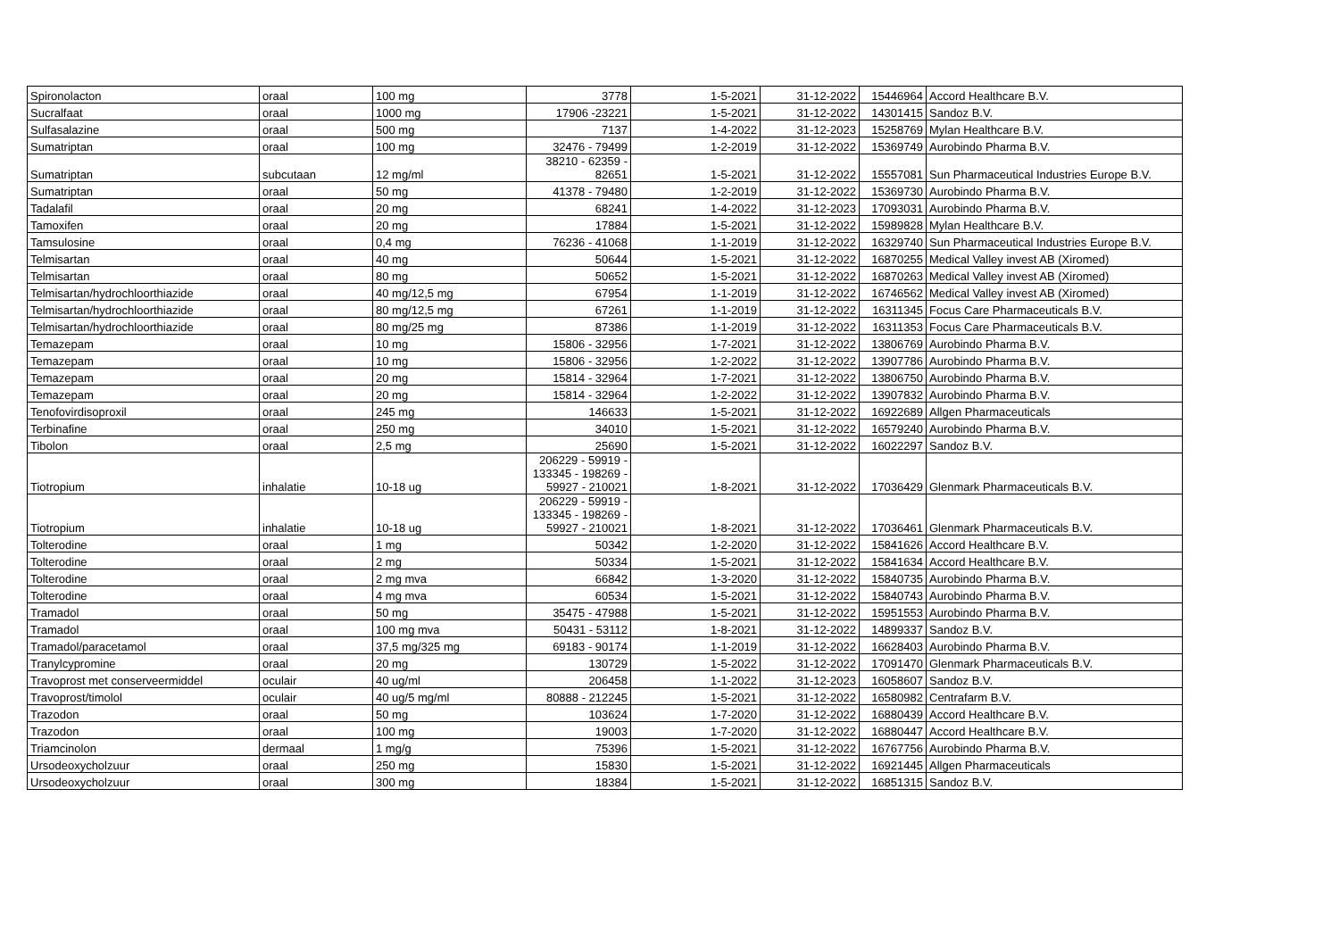| Spironolacton | oraal | 100 mg | 3778 | 1-5-2021 | 31-12-2022 | 15446964 | Accord Healthcare B.V. |
| Sucralfaat | oraal | 1000 mg | 17906 -23221 | 1-5-2021 | 31-12-2022 | 14301415 | Sandoz B.V. |
| Sulfasalazine | oraal | 500 mg | 7137 | 1-4-2022 | 31-12-2023 | 15258769 | Mylan Healthcare B.V. |
| Sumatriptan | oraal | 100 mg | 32476 - 79499 | 1-2-2019 | 31-12-2022 | 15369749 | Aurobindo Pharma B.V. |
| Sumatriptan | subcutaan | 12 mg/ml | 38210 - 62359 - 82651 | 1-5-2021 | 31-12-2022 | 15557081 | Sun Pharmaceutical Industries Europe B.V. |
| Sumatriptan | oraal | 50 mg | 41378 - 79480 | 1-2-2019 | 31-12-2022 | 15369730 | Aurobindo Pharma B.V. |
| Tadalafil | oraal | 20 mg | 68241 | 1-4-2022 | 31-12-2023 | 17093031 | Aurobindo Pharma B.V. |
| Tamoxifen | oraal | 20 mg | 17884 | 1-5-2021 | 31-12-2022 | 15989828 | Mylan Healthcare B.V. |
| Tamsulosine | oraal | 0,4 mg | 76236 - 41068 | 1-1-2019 | 31-12-2022 | 16329740 | Sun Pharmaceutical Industries Europe B.V. |
| Telmisartan | oraal | 40 mg | 50644 | 1-5-2021 | 31-12-2022 | 16870255 | Medical Valley invest AB (Xiromed) |
| Telmisartan | oraal | 80 mg | 50652 | 1-5-2021 | 31-12-2022 | 16870263 | Medical Valley invest AB (Xiromed) |
| Telmisartan/hydrochloorthiazide | oraal | 40 mg/12,5 mg | 67954 | 1-1-2019 | 31-12-2022 | 16746562 | Medical Valley invest AB (Xiromed) |
| Telmisartan/hydrochloorthiazide | oraal | 80 mg/12,5 mg | 67261 | 1-1-2019 | 31-12-2022 | 16311345 | Focus Care Pharmaceuticals B.V. |
| Telmisartan/hydrochloorthiazide | oraal | 80 mg/25 mg | 87386 | 1-1-2019 | 31-12-2022 | 16311353 | Focus Care Pharmaceuticals B.V. |
| Temazepam | oraal | 10 mg | 15806 - 32956 | 1-7-2021 | 31-12-2022 | 13806769 | Aurobindo Pharma B.V. |
| Temazepam | oraal | 10 mg | 15806 - 32956 | 1-2-2022 | 31-12-2022 | 13907786 | Aurobindo Pharma B.V. |
| Temazepam | oraal | 20 mg | 15814 - 32964 | 1-7-2021 | 31-12-2022 | 13806750 | Aurobindo Pharma B.V. |
| Temazepam | oraal | 20 mg | 15814 - 32964 | 1-2-2022 | 31-12-2022 | 13907832 | Aurobindo Pharma B.V. |
| Tenofovirdisoproxil | oraal | 245 mg | 146633 | 1-5-2021 | 31-12-2022 | 16922689 | Allgen Pharmaceuticals |
| Terbinafine | oraal | 250 mg | 34010 | 1-5-2021 | 31-12-2022 | 16579240 | Aurobindo Pharma B.V. |
| Tibolon | oraal | 2,5 mg | 25690 | 1-5-2021 | 31-12-2022 | 16022297 | Sandoz B.V. |
| Tiotropium | inhalatie | 10-18 ug | 206229 - 59919 - 133345 - 198269 - 59927 - 210021 | 1-8-2021 | 31-12-2022 | 17036429 | Glenmark Pharmaceuticals B.V. |
| Tiotropium | inhalatie | 10-18 ug | 206229 - 59919 - 133345 - 198269 - 59927 - 210021 | 1-8-2021 | 31-12-2022 | 17036461 | Glenmark Pharmaceuticals B.V. |
| Tolterodine | oraal | 1 mg | 50342 | 1-2-2020 | 31-12-2022 | 15841626 | Accord Healthcare B.V. |
| Tolterodine | oraal | 2 mg | 50334 | 1-5-2021 | 31-12-2022 | 15841634 | Accord Healthcare B.V. |
| Tolterodine | oraal | 2 mg mva | 66842 | 1-3-2020 | 31-12-2022 | 15840735 | Aurobindo Pharma B.V. |
| Tolterodine | oraal | 4 mg mva | 60534 | 1-5-2021 | 31-12-2022 | 15840743 | Aurobindo Pharma B.V. |
| Tramadol | oraal | 50 mg | 35475 - 47988 | 1-5-2021 | 31-12-2022 | 15951553 | Aurobindo Pharma B.V. |
| Tramadol | oraal | 100 mg mva | 50431 - 53112 | 1-8-2021 | 31-12-2022 | 14899337 | Sandoz B.V. |
| Tramadol/paracetamol | oraal | 37,5 mg/325 mg | 69183 - 90174 | 1-1-2019 | 31-12-2022 | 16628403 | Aurobindo Pharma B.V. |
| Tranylcypromine | oraal | 20 mg | 130729 | 1-5-2022 | 31-12-2022 | 17091470 | Glenmark Pharmaceuticals B.V. |
| Travoprost met conserveermiddel | oculair | 40 ug/ml | 206458 | 1-1-2022 | 31-12-2023 | 16058607 | Sandoz B.V. |
| Travoprost/timolol | oculair | 40 ug/5 mg/ml | 80888 - 212245 | 1-5-2021 | 31-12-2022 | 16580982 | Centrafarm B.V. |
| Trazodon | oraal | 50 mg | 103624 | 1-7-2020 | 31-12-2022 | 16880439 | Accord Healthcare B.V. |
| Trazodon | oraal | 100 mg | 19003 | 1-7-2020 | 31-12-2022 | 16880447 | Accord Healthcare B.V. |
| Triamcinolon | dermaal | 1 mg/g | 75396 | 1-5-2021 | 31-12-2022 | 16767756 | Aurobindo Pharma B.V. |
| Ursodeoxycholzuur | oraal | 250 mg | 15830 | 1-5-2021 | 31-12-2022 | 16921445 | Allgen Pharmaceuticals |
| Ursodeoxycholzuur | oraal | 300 mg | 18384 | 1-5-2021 | 31-12-2022 | 16851315 | Sandoz B.V. |